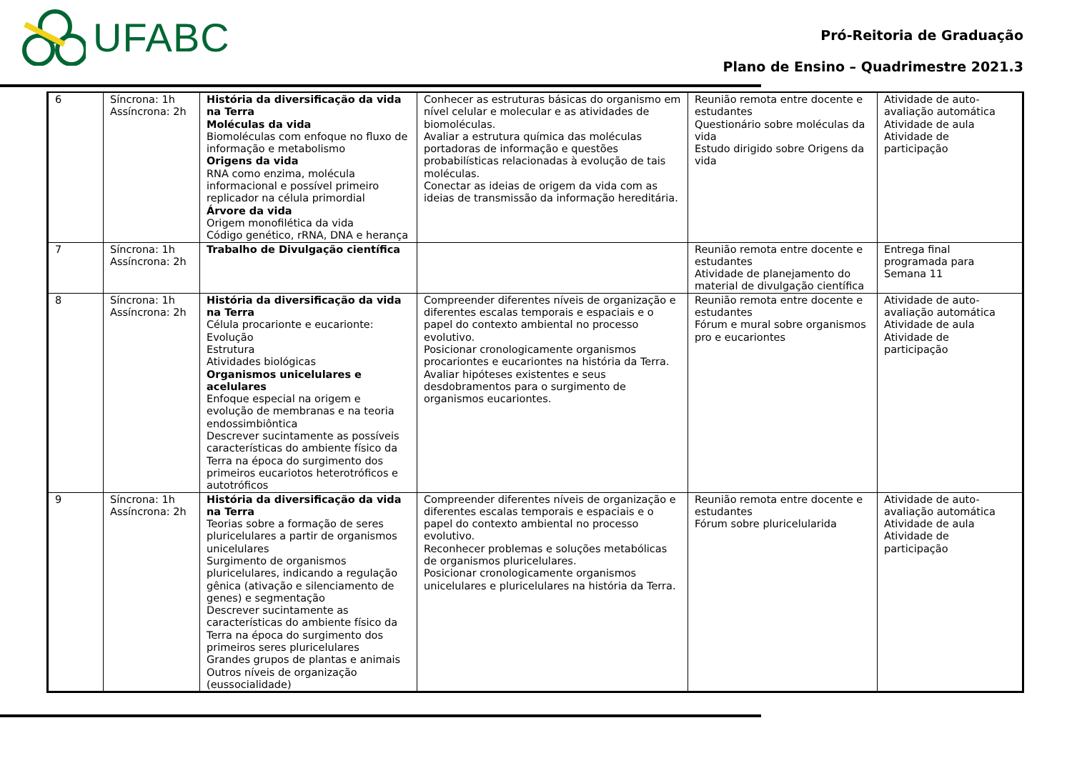UFABC
Pró-Reitoria de Graduação
Plano de Ensino – Quadrimestre 2021.3
| 6 | Síncrona: 1h Assíncrona: 2h | História da diversificação da vida na Terra Moléculas da vida Biomoléculas com enfoque no fluxo de informação e metabolismo Origens da vida RNA como enzima, molécula informacional e possível primeiro replicador na célula primordial Árvore da vida Origem monofilética da vida Código genético, rRNA, DNA e herança | Conhecer as estruturas básicas do organismo em nível celular e molecular e as atividades de biomoléculas. Avaliar a estrutura química das moléculas portadoras de informação e questões probabilísticas relacionadas à evolução de tais moléculas. Conectar as ideias de origem da vida com as ideias de transmissão da informação hereditária. | Reunião remota entre docente e estudantes Questionário sobre moléculas da vida Estudo dirigido sobre Origens da vida | Atividade de auto-avaliação automática Atividade de aula Atividade de participação |
| 7 | Síncrona: 1h Assíncrona: 2h | Trabalho de Divulgação científica | | Reunião remota entre docente e estudantes Atividade de planejamento do material de divulgação científica | Entrega final programada para Semana 11 |
| 8 | Síncrona: 1h Assíncrona: 2h | História da diversificação da vida na Terra Célula procarionte e eucarionte: Evolução Estrutura Atividades biológicas Organismos unicelulares e acelulares Enfoque especial na origem e evolução de membranas e na teoria endossimbiôntica Descrever sucintamente as possíveis características do ambiente físico da Terra na época do surgimento dos primeiros eucariotos heterotróficos e autotróficos | Compreender diferentes níveis de organização e diferentes escalas temporais e espaciais e o papel do contexto ambiental no processo evolutivo. Posicionar cronologicamente organismos procariontes e eucariontes na história da Terra. Avaliar hipóteses existentes e seus desdobramentos para o surgimento de organismos eucariontes. | Reunião remota entre docente e estudantes Fórum e mural sobre organismos pro e eucariontes | Atividade de auto-avaliação automática Atividade de aula Atividade de participação |
| 9 | Síncrona: 1h Assíncrona: 2h | História da diversificação da vida na Terra Teorias sobre a formação de seres pluricelulares a partir de organismos unicelulares Surgimento de organismos pluricelulares, indicando a regulação gênica (ativação e silenciamento de genes) e segmentação Descrever sucintamente as características do ambiente físico da Terra na época do surgimento dos primeiros seres pluricelulares Grandes grupos de plantas e animais Outros níveis de organização (eussocialidade) | Compreender diferentes níveis de organização e diferentes escalas temporais e espaciais e o papel do contexto ambiental no processo evolutivo. Reconhecer problemas e soluções metabólicas de organismos pluricelulares. Posicionar cronologicamente organismos unicelulares e pluricelulares na história da Terra. | Reunião remota entre docente e estudantes Fórum sobre pluricelularida | Atividade de auto-avaliação automática Atividade de aula Atividade de participação |